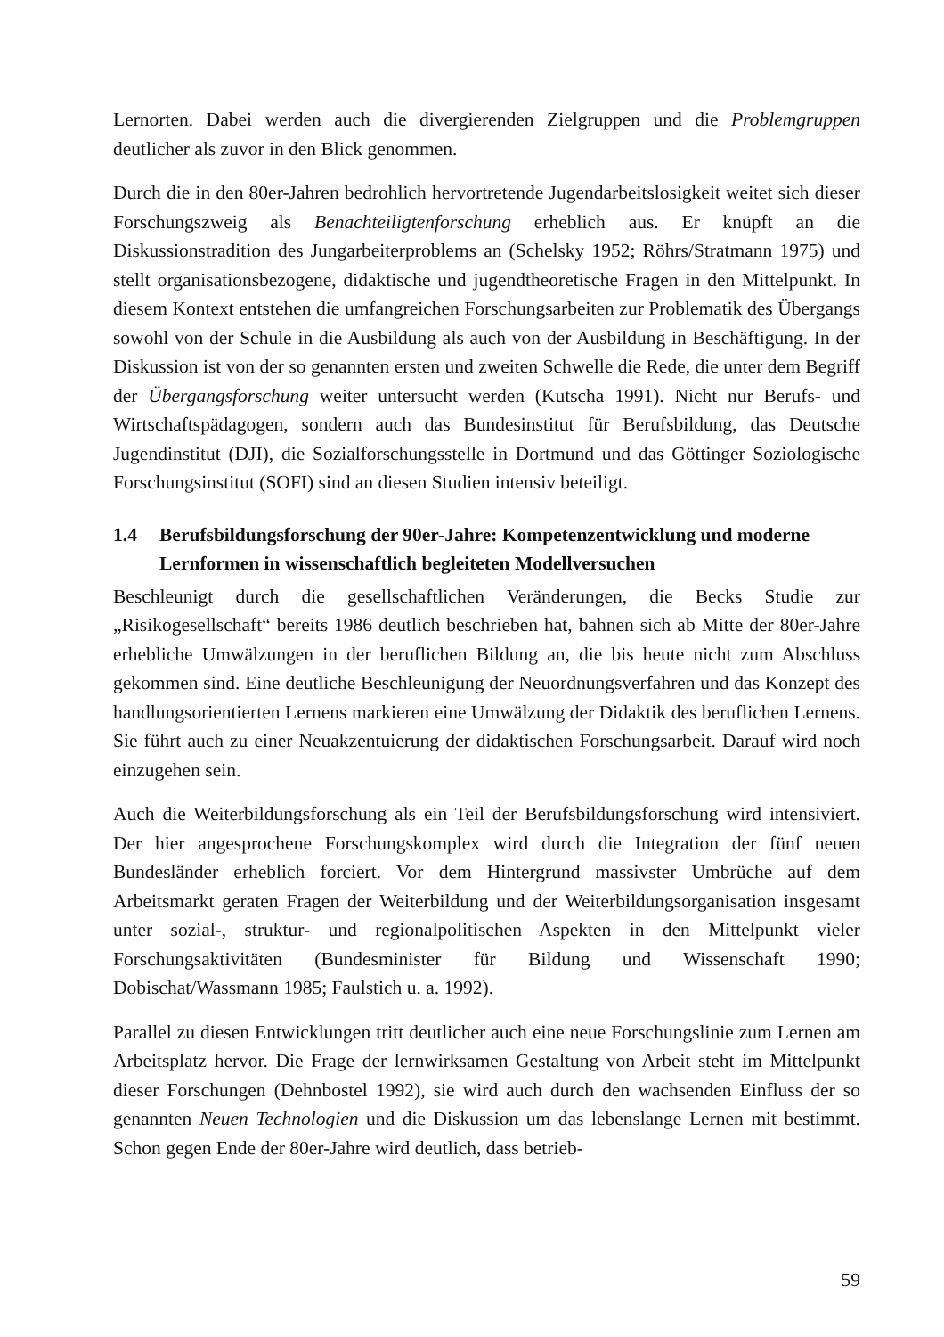Lernorten. Dabei werden auch die divergierenden Zielgruppen und die Problemgruppen deutlicher als zuvor in den Blick genommen.
Durch die in den 80er-Jahren bedrohlich hervortretende Jugendarbeitslosigkeit weitet sich dieser Forschungszweig als Benachteiligtenforschung erheblich aus. Er knüpft an die Diskussionstradition des Jungarbeiterproblems an (Schelsky 1952; Röhrs/Stratmann 1975) und stellt organisationsbezogene, didaktische und jugendtheoretische Fragen in den Mittelpunkt. In diesem Kontext entstehen die umfangreichen Forschungsarbeiten zur Problematik des Übergangs sowohl von der Schule in die Ausbildung als auch von der Ausbildung in Beschäftigung. In der Diskussion ist von der so genannten ersten und zweiten Schwelle die Rede, die unter dem Begriff der Übergangsforschung weiter untersucht werden (Kutscha 1991). Nicht nur Berufs- und Wirtschaftspädagogen, sondern auch das Bundesinstitut für Berufsbildung, das Deutsche Jugendinstitut (DJI), die Sozialforschungsstelle in Dortmund und das Göttinger Soziologische Forschungsinstitut (SOFI) sind an diesen Studien intensiv beteiligt.
1.4 Berufsbildungsforschung der 90er-Jahre: Kompetenzentwicklung und moderne Lernformen in wissenschaftlich begleiteten Modellversuchen
Beschleunigt durch die gesellschaftlichen Veränderungen, die Becks Studie zur „Risikogesellschaft“ bereits 1986 deutlich beschrieben hat, bahnen sich ab Mitte der 80er-Jahre erhebliche Umwälzungen in der beruflichen Bildung an, die bis heute nicht zum Abschluss gekommen sind. Eine deutliche Beschleunigung der Neuordnungsverfahren und das Konzept des handlungsorientierten Lernens markieren eine Umwälzung der Didaktik des beruflichen Lernens. Sie führt auch zu einer Neuakzentuierung der didaktischen Forschungsarbeit. Darauf wird noch einzugehen sein.
Auch die Weiterbildungsforschung als ein Teil der Berufsbildungsforschung wird intensiviert. Der hier angesprochene Forschungskomplex wird durch die Integration der fünf neuen Bundesländer erheblich forciert. Vor dem Hintergrund massivster Umbrüche auf dem Arbeitsmarkt geraten Fragen der Weiterbildung und der Weiterbildungsorganisation insgesamt unter sozial-, struktur- und regionalpolitischen Aspekten in den Mittelpunkt vieler Forschungsaktivitäten (Bundesminister für Bildung und Wissenschaft 1990; Dobischat/Wassmann 1985; Faulstich u. a. 1992).
Parallel zu diesen Entwicklungen tritt deutlicher auch eine neue Forschungslinie zum Lernen am Arbeitsplatz hervor. Die Frage der lernwirksamen Gestaltung von Arbeit steht im Mittelpunkt dieser Forschungen (Dehnbostel 1992), sie wird auch durch den wachsenden Einfluss der so genannten Neuen Technologien und die Diskussion um das lebenslange Lernen mit bestimmt. Schon gegen Ende der 80er-Jahre wird deutlich, dass betrieb-
59